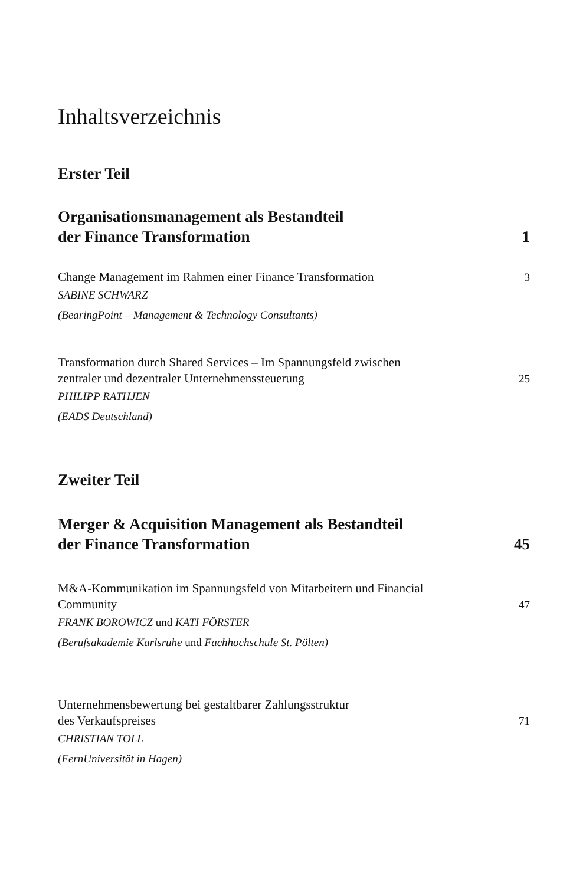Inhaltsverzeichnis
Erster Teil
Organisationsmanagement als Bestandteil
der Finance Transformation
1
Change Management im Rahmen einer Finance Transformation
3
SABINE SCHWARZ
(BearingPoint – Management & Technology Consultants)
Transformation durch Shared Services – Im Spannungsfeld zwischen
zentraler und dezentraler Unternehmenssteuerung
25
PHILIPP RATHJEN
(EADS Deutschland)
Zweiter Teil
Merger & Acquisition Management als Bestandteil
der Finance Transformation
45
M&A-Kommunikation im Spannungsfeld von Mitarbeitern und Financial
Community
47
FRANK BOROWICZ und KATI FÖRSTER
(Berufsakademie Karlsruhe und Fachhochschule St. Pölten)
Unternehmensbewertung bei gestaltbarer Zahlungsstruktur
des Verkaufspreises
71
CHRISTIAN TOLL
(FernUniversität in Hagen)